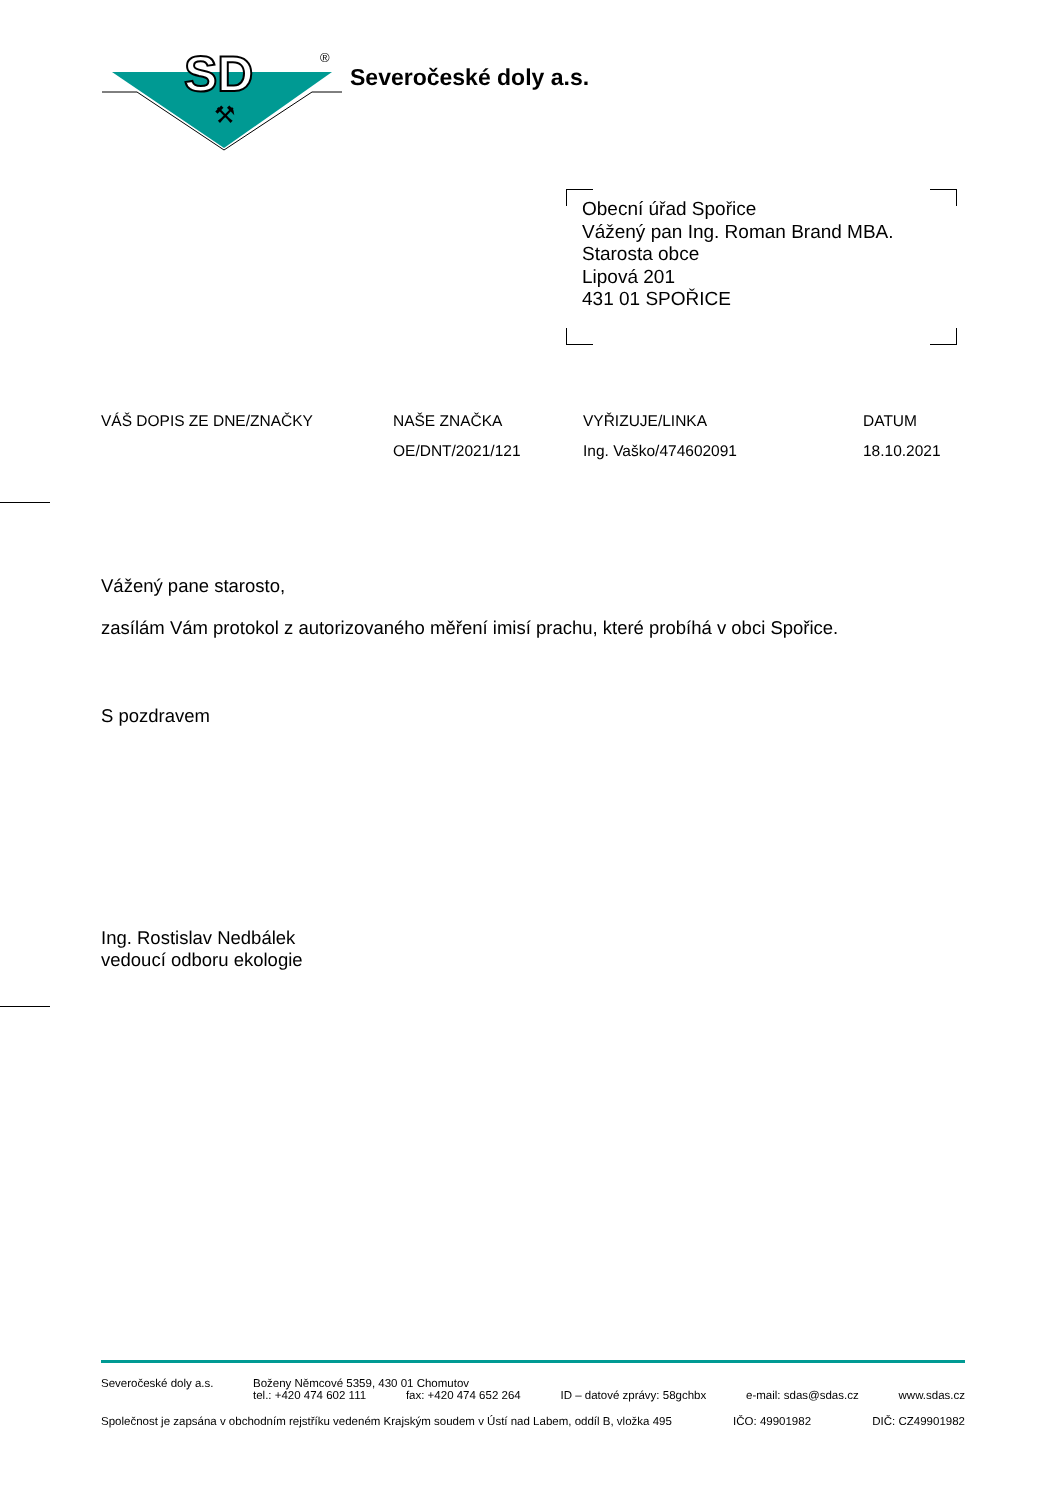SD
⚒
®
Severočeské doly a.s.
Obecní úřad Spořice
Vážený pan Ing. Roman Brand MBA.
Starosta obce
Lipová 201
431 01 SPOŘICE
| VÁŠ DOPIS ZE DNE/ZNAČKY | NAŠE ZNAČKA | VYŘIZUJE/LINKA | DATUM |
| --- | --- | --- | --- |
| | OE/DNT/2021/121 | Ing. Vaško/474602091 | 18.10.2021 |
Vážený pane starosto,
zasílám Vám protokol z autorizovaného měření imisí prachu, které probíhá v obci Spořice.
S pozdravem
Ing. Rostislav Nedbálek
vedoucí odboru ekologie
Severočeské doly a.s. Boženy Němcové 5359, 430 01 Chomutov
tel.: +420 474 602 111 fax: +420 474 652 264 ID – datové zprávy: 58gchbx e-mail: sdas@sdas.cz www.sdas.cz
Společnost je zapsána v obchodním rejstříku vedeném Krajským soudem v Ústí nad Labem, oddíl B, vložka 495 IČO: 49901982 DIČ: CZ49901982